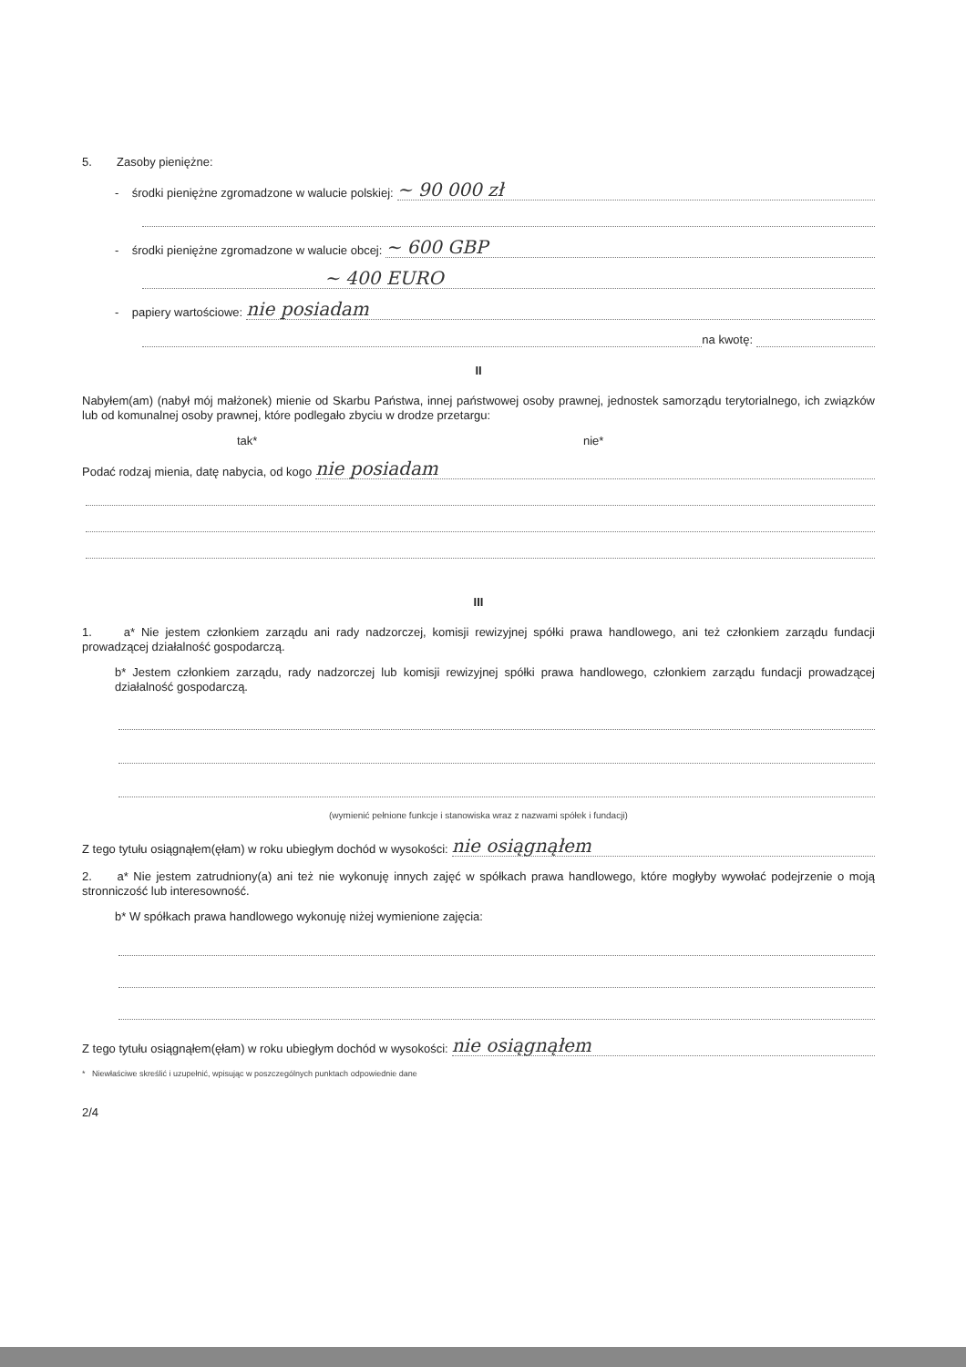5. Zasoby pieniężne:
- środki pieniężne zgromadzone w walucie polskiej: ~ 90 000 zł
- środki pieniężne zgromadzone w walucie obcej: ~ 600 GBP
~ 400 EURO
- papiery wartościowe: nie posiadam
na kwotę:
II
Nabyłem(am) (nabył mój małżonek) mienie od Skarbu Państwa, innej państwowej osoby prawnej, jednostek samorządu terytorialnego, ich związków lub od komunalnej osoby prawnej, które podlegało zbyciu w drodze przetargu:
tak* nie*
Podać rodzaj mienia, datę nabycia, od kogo nie posiadam
III
1. a* Nie jestem członkiem zarządu ani rady nadzorczej, komisji rewizyjnej spółki prawa handlowego, ani też członkiem zarządu fundacji prowadzącej działalność gospodarczą.
b* Jestem członkiem zarządu, rady nadzorczej lub komisji rewizyjnej spółki prawa handlowego, członkiem zarządu fundacji prowadzącej działalność gospodarczą.
(wymienić pełnione funkcje i stanowiska wraz z nazwami spółek i fundacji)
Z tego tytułu osiągnąłem(ęłam) w roku ubiegłym dochód w wysokości: nie osiągnąłem
2. a* Nie jestem zatrudniony(a) ani też nie wykonuję innych zajęć w spółkach prawa handlowego, które mogłyby wywołać podejrzenie o moją stronniczość lub interesowność.
b* W spółkach prawa handlowego wykonuję niżej wymienione zajęcia:
Z tego tytułu osiągnąłem(ęłam) w roku ubiegłym dochód w wysokości: nie osiągnąłem
* Niewłaściwe skreślić i uzupełnić, wpisując w poszczególnych punktach odpowiednie dane
2/4